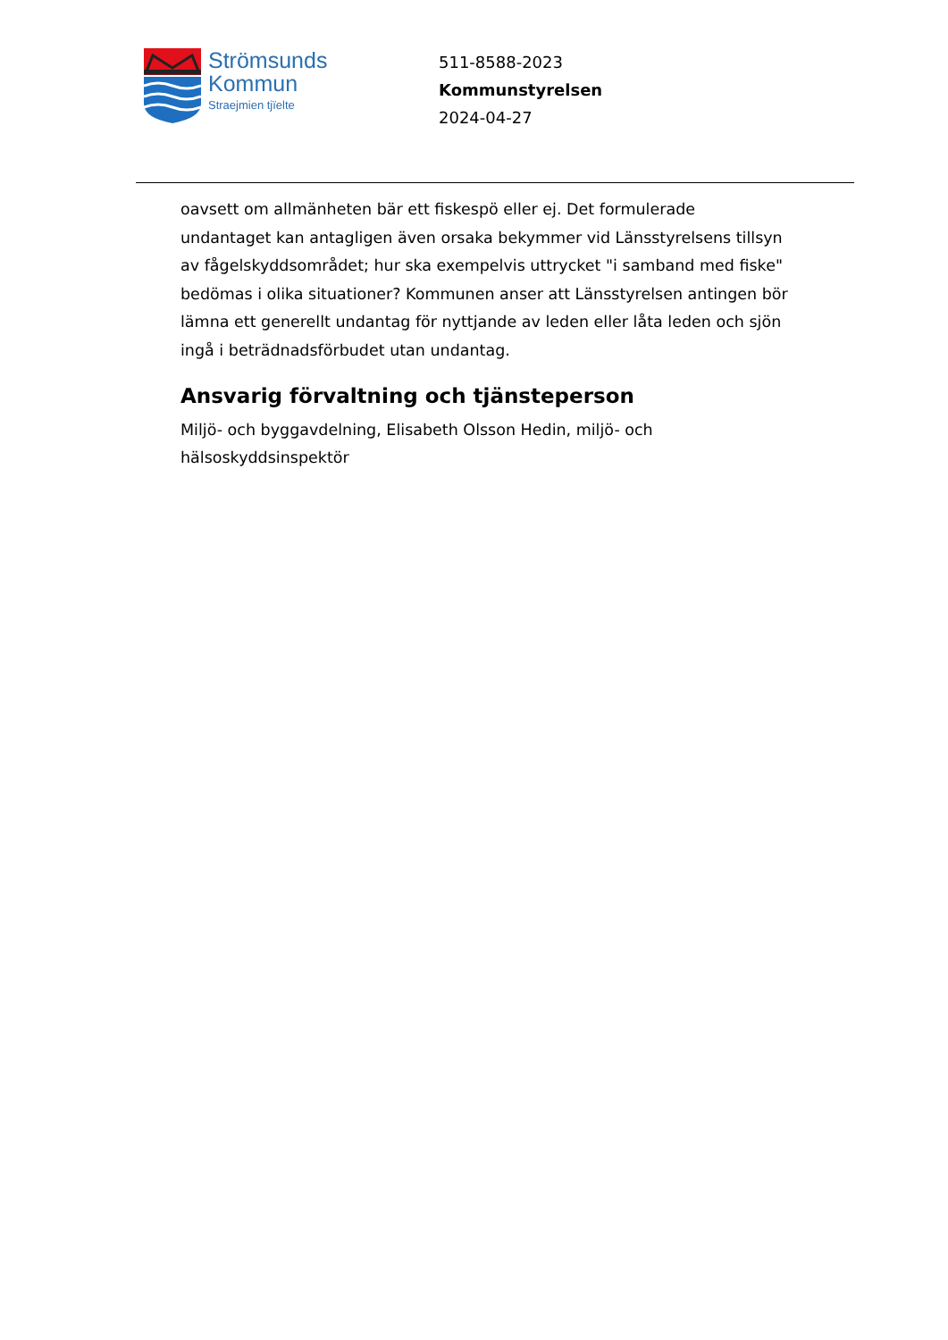Strömsunds
Kommun
Straejmien tjïelte
511-8588-2023
Kommunstyrelsen
2024-04-27
oavsett om allmänheten bär ett fiskespö eller ej. Det formulerade undantaget kan antagligen även orsaka bekymmer vid Länsstyrelsens tillsyn av fågelskyddsområdet; hur ska exempelvis uttrycket "i samband med fiske" bedömas i olika situationer? Kommunen anser att Länsstyrelsen antingen bör lämna ett generellt undantag för nyttjande av leden eller låta leden och sjön ingå i beträdnadsförbudet utan undantag.
Ansvarig förvaltning och tjänsteperson
Miljö- och byggavdelning, Elisabeth Olsson Hedin, miljö- och
hälsoskyddsinspektör